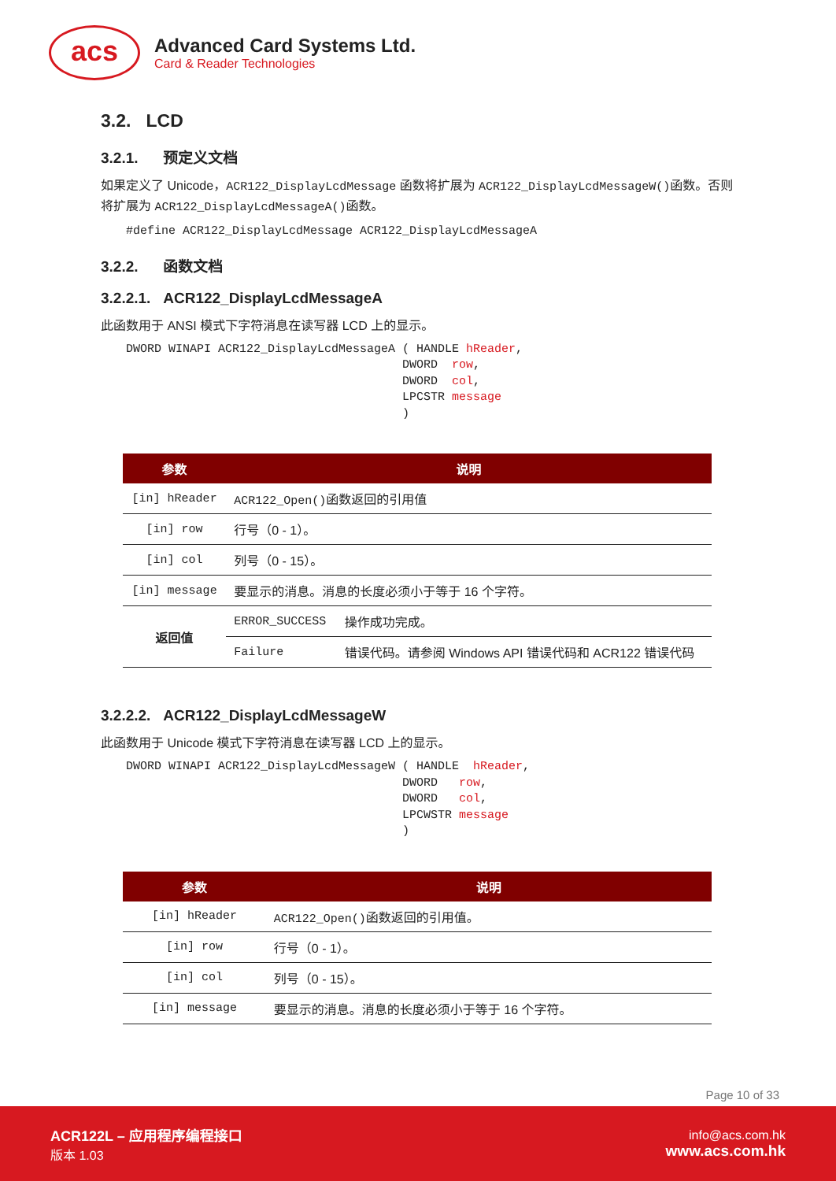acs
Advanced Card Systems Ltd.
Card & Reader Technologies
3.2. LCD
3.2.1. 预定义文档
如果定义了 Unicode，ACR122_DisplayLcdMessage 函数将扩展为 ACR122_DisplayLcdMessageW() 函数。否则将扩展为 ACR122_DisplayLcdMessageA() 函数。
#define ACR122_DisplayLcdMessage ACR122_DisplayLcdMessageA
3.2.2. 函数文档
3.2.2.1. ACR122_DisplayLcdMessageA
此函数用于 ANSI 模式下字符消息在读写器 LCD 上的显示。
DWORD WINAPI ACR122_DisplayLcdMessageA ( HANDLE hReader,
                                       DWORD  row,
                                       DWORD  col,
                                       LPCSTR message
                                       )
| 参数 | 说明 | |
| --- | --- | --- |
| [in] hReader | ACR122_Open() 函数返回的引用值 | |
| [in] row | 行号（0 - 1）。 | |
| [in] col | 列号（0 - 15）。 | |
| [in] message | 要显示的消息。消息的长度必须小于等于 16 个字符。 | |
| 返回值 | ERROR_SUCCESS | 操作成功完成。 |
| | Failure | 错误代码。请参阅 Windows API 错误代码和 ACR122 错误代码 |
3.2.2.2. ACR122_DisplayLcdMessageW
此函数用于 Unicode 模式下字符消息在读写器 LCD 上的显示。
DWORD WINAPI ACR122_DisplayLcdMessageW ( HANDLE  hReader,
                                       DWORD   row,
                                       DWORD   col,
                                       LPCWSTR message
                                       )
| 参数 | 说明 |
| --- | --- |
| [in] hReader | ACR122_Open() 函数返回的引用值。 |
| [in] row | 行号（0 - 1）。 |
| [in] col | 列号（0 - 15）。 |
| [in] message | 要显示的消息。消息的长度必须小于等于 16 个字符。 |
Page 10 of 33
ACR122L – 应用程序编程接口
版本 1.03
info@acs.com.hk
www.acs.com.hk